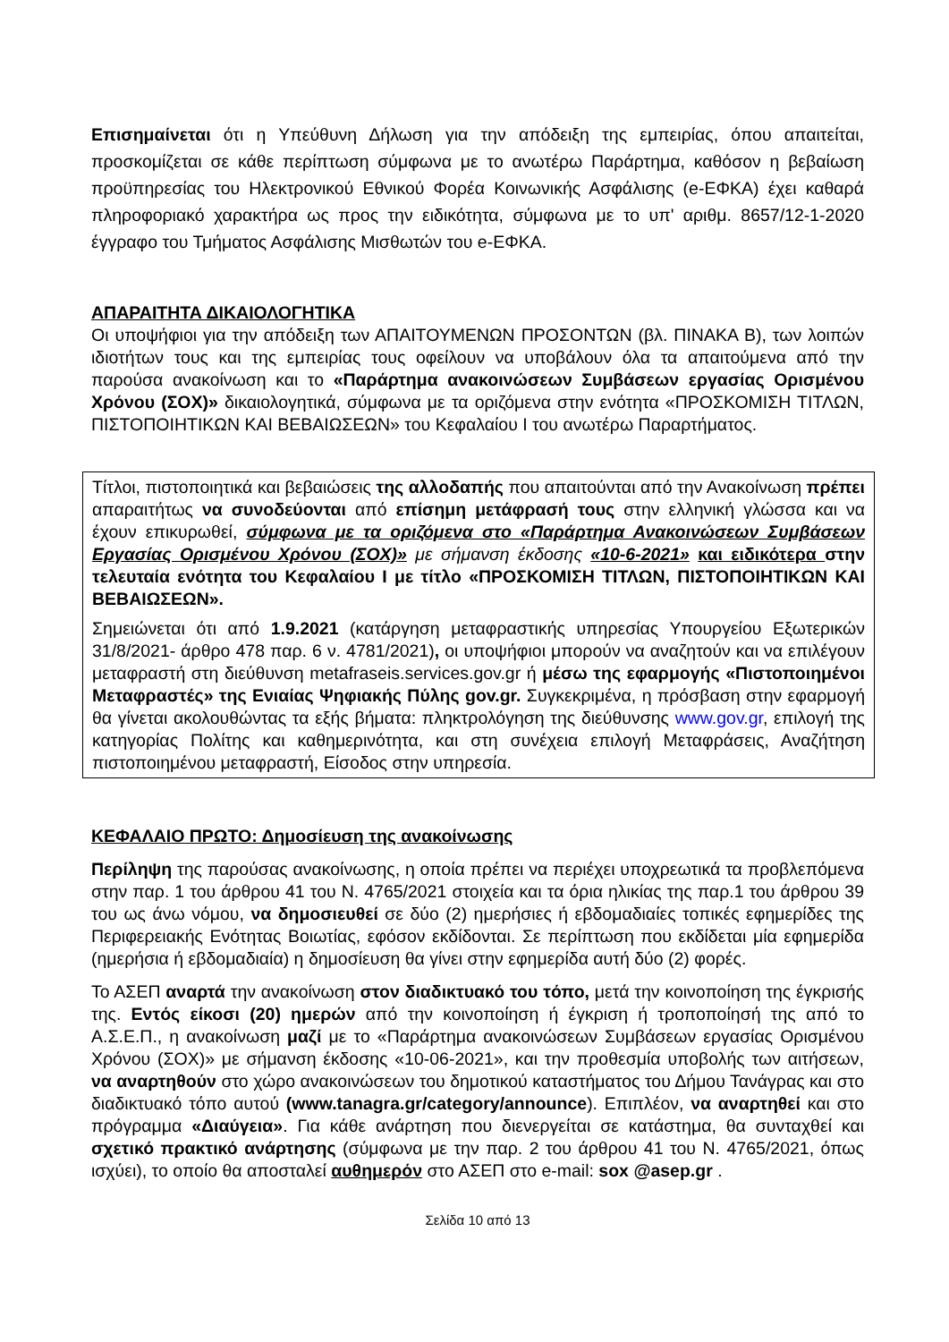Επισημαίνεται ότι η Υπεύθυνη Δήλωση για την απόδειξη της εμπειρίας, όπου απαιτείται, προσκομίζεται σε κάθε περίπτωση σύμφωνα με το ανωτέρω Παράρτημα, καθόσον η βεβαίωση προϋπηρεσίας του Ηλεκτρονικού Εθνικού Φορέα Κοινωνικής Ασφάλισης (e-ΕΦΚΑ) έχει καθαρά πληροφοριακό χαρακτήρα ως προς την ειδικότητα, σύμφωνα με το υπ' αριθμ. 8657/12-1-2020 έγγραφο του Τμήματος Ασφάλισης Μισθωτών του e-ΕΦΚΑ.
ΑΠΑΡΑΙΤΗΤΑ ΔΙΚΑΙΟΛΟΓΗΤΙΚΑ
Οι υποψήφιοι για την απόδειξη των ΑΠΑΙΤΟΥΜΕΝΩΝ ΠΡΟΣΟΝΤΩΝ (βλ. ΠΙΝΑΚΑ Β), των λοιπών ιδιοτήτων τους και της εμπειρίας τους οφείλουν να υποβάλουν όλα τα απαιτούμενα από την παρούσα ανακοίνωση και το «Παράρτημα ανακοινώσεων Συμβάσεων εργασίας Ορισμένου Χρόνου (ΣΟΧ)» δικαιολογητικά, σύμφωνα με τα οριζόμενα στην ενότητα «ΠΡΟΣΚΟΜΙΣΗ ΤΙΤΛΩΝ, ΠΙΣΤΟΠΟΙΗΤΙΚΩΝ ΚΑΙ ΒΕΒΑΙΩΣΕΩΝ» του Κεφαλαίου Ι του ανωτέρω Παραρτήματος.
Τίτλοι, πιστοποιητικά και βεβαιώσεις της αλλοδαπής που απαιτούνται από την Ανακοίνωση πρέπει απαραιτήτως να συνοδεύονται από επίσημη μετάφρασή τους στην ελληνική γλώσσα και να έχουν επικυρωθεί, σύμφωνα με τα οριζόμενα στο «Παράρτημα Ανακοινώσεων Συμβάσεων Εργασίας Ορισμένου Χρόνου (ΣΟΧ)» με σήμανση έκδοσης «10-6-2021» και ειδικότερα στην τελευταία ενότητα του Κεφαλαίου Ι με τίτλο «ΠΡΟΣΚΟΜΙΣΗ ΤΙΤΛΩΝ, ΠΙΣΤΟΠΟΙΗΤΙΚΩΝ ΚΑΙ ΒΕΒΑΙΩΣΕΩΝ».
Σημειώνεται ότι από 1.9.2021 (κατάργηση μεταφραστικής υπηρεσίας Υπουργείου Εξωτερικών 31/8/2021- άρθρο 478 παρ. 6 ν. 4781/2021), οι υποψήφιοι μπορούν να αναζητούν και να επιλέγουν μεταφραστή στη διεύθυνση metafraseis.services.gov.gr ή μέσω της εφαρμογής «Πιστοποιημένοι Μεταφραστές» της Ενιαίας Ψηφιακής Πύλης gov.gr. Συγκεκριμένα, η πρόσβαση στην εφαρμογή θα γίνεται ακολουθώντας τα εξής βήματα: πληκτρολόγηση της διεύθυνσης www.gov.gr, επιλογή της κατηγορίας Πολίτης και καθημερινότητα, και στη συνέχεια επιλογή Μεταφράσεις, Αναζήτηση πιστοποιημένου μεταφραστή, Είσοδος στην υπηρεσία.
ΚΕΦΑΛΑΙΟ ΠΡΩΤΟ: Δημοσίευση της ανακοίνωσης
Περίληψη της παρούσας ανακοίνωσης, η οποία πρέπει να περιέχει υποχρεωτικά τα προβλεπόμενα στην παρ. 1 του άρθρου 41 του Ν. 4765/2021 στοιχεία και τα όρια ηλικίας της παρ.1 του άρθρου 39 του ως άνω νόμου, να δημοσιευθεί σε δύο (2) ημερήσιες ή εβδομαδιαίες τοπικές εφημερίδες της Περιφερειακής Ενότητας Βοιωτίας, εφόσον εκδίδονται. Σε περίπτωση που εκδίδεται μία εφημερίδα (ημερήσια ή εβδομαδιαία) η δημοσίευση θα γίνει στην εφημερίδα αυτή δύο (2) φορές.
Το ΑΣΕΠ αναρτά την ανακοίνωση στον διαδικτυακό του τόπο, μετά την κοινοποίηση της έγκρισής της. Εντός είκοσι (20) ημερών από την κοινοποίηση ή έγκριση ή τροποποίησή της από το Α.Σ.Ε.Π., η ανακοίνωση μαζί με το «Παράρτημα ανακοινώσεων Συμβάσεων εργασίας Ορισμένου Χρόνου (ΣΟΧ)» με σήμανση έκδοσης «10-06-2021», και την προθεσμία υποβολής των αιτήσεων, να αναρτηθούν στο χώρο ανακοινώσεων του δημοτικού καταστήματος του Δήμου Τανάγρας και στο διαδικτυακό τόπο αυτού (www.tanagra.gr/category/announce). Επιπλέον, να αναρτηθεί και στο πρόγραμμα «Διαύγεια». Για κάθε ανάρτηση που διενεργείται σε κατάστημα, θα συνταχθεί και σχετικό πρακτικό ανάρτησης (σύμφωνα με την παρ. 2 του άρθρου 41 του Ν. 4765/2021, όπως ισχύει), το οποίο θα αποσταλεί αυθημερόν στο ΑΣΕΠ στο e-mail: sox @asep.gr .
Σελίδα 10 από 13